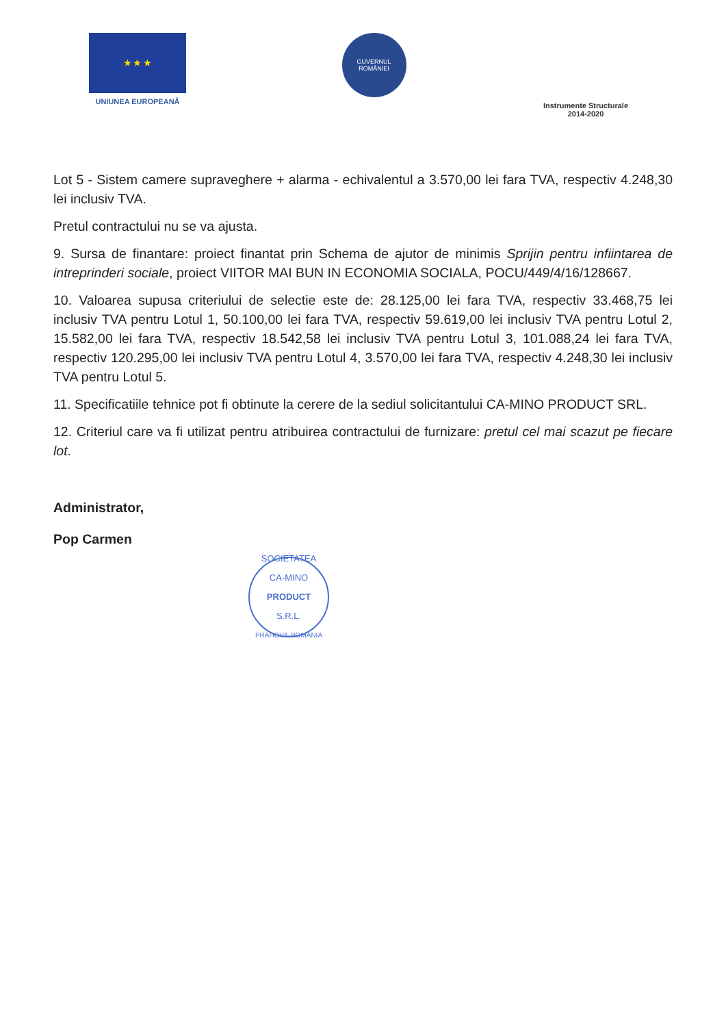★ ★ ★
UNIUNEA EUROPEANĂ
GUVERNUL ROMÂNIEI
Instrumente Structurale
2014-2020
Lot 5 - Sistem camere supraveghere + alarma - echivalentul a 3.570,00 lei fara TVA, respectiv 4.248,30 lei inclusiv TVA.
Pretul contractului nu se va ajusta.
9. Sursa de finantare: proiect finantat prin Schema de ajutor de minimis Sprijin pentru infiintarea de intreprinderi sociale, proiect VIITOR MAI BUN IN ECONOMIA SOCIALA, POCU/449/4/16/128667.
10. Valoarea supusa criteriului de selectie este de: 28.125,00 lei fara TVA, respectiv 33.468,75 lei inclusiv TVA pentru Lotul 1, 50.100,00 lei fara TVA, respectiv 59.619,00 lei inclusiv TVA pentru Lotul 2, 15.582,00 lei fara TVA, respectiv 18.542,58 lei inclusiv TVA pentru Lotul 3, 101.088,24 lei fara TVA, respectiv 120.295,00 lei inclusiv TVA pentru Lotul 4, 3.570,00 lei fara TVA, respectiv 4.248,30 lei inclusiv TVA pentru Lotul 5.
11. Specificatiile tehnice pot fi obtinute la cerere de la sediul solicitantului CA-MINO PRODUCT SRL.
12. Criteriul care va fi utilizat pentru atribuirea contractului de furnizare: pretul cel mai scazut pe fiecare lot.
Administrator,
Pop Carmen
SOCIETATEA
CA-MINO
PRODUCT
S.R.L.
PRAHOVA-ROMÂNIA